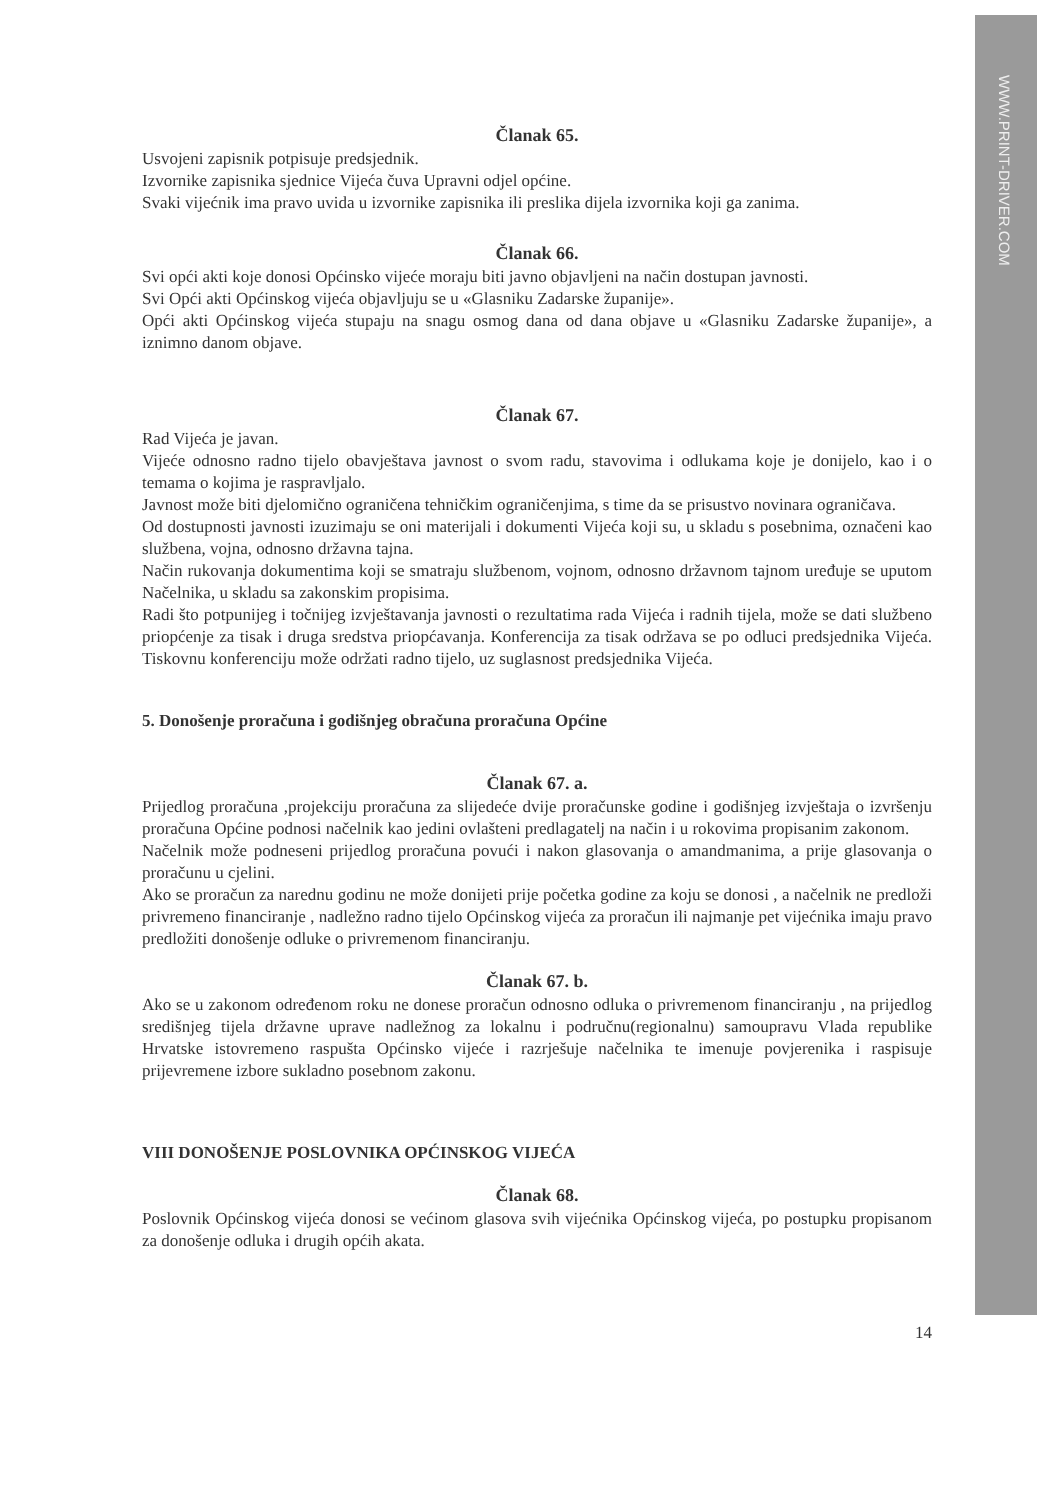WWW.PRINT-DRIVER.COM
Članak 65.
Usvojeni zapisnik potpisuje predsjednik.
Izvornike zapisnika sjednice Vijeća čuva Upravni odjel općine.
Svaki vijećnik ima pravo uvida u izvornike zapisnika ili preslika dijela izvornika koji ga zanima.
Članak 66.
Svi opći akti koje donosi Općinsko vijeće moraju biti javno objavljeni na način dostupan javnosti.
Svi Opći akti Općinskog vijeća objavljuju se u «Glasniku Zadarske županije».
Opći akti Općinskog vijeća stupaju na snagu osmog dana od dana objave u «Glasniku Zadarske županije», a iznimno danom objave.
Članak 67.
Rad Vijeća je javan.
Vijeće odnosno radno tijelo obavještava javnost o svom radu, stavovima i odlukama koje je donijelo, kao i o temama o kojima je raspravljalo.
Javnost može biti djelomično ograničena tehničkim ograničenjima, s time da se prisustvo novinara ograničava.
Od dostupnosti javnosti izuzimaju se oni materijali i dokumenti Vijeća koji su, u skladu s posebnima, označeni kao službena, vojna, odnosno državna tajna.
Način rukovanja dokumentima koji se smatraju službenom, vojnom, odnosno državnom tajnom uređuje se uputom Načelnika, u skladu sa zakonskim propisima.
Radi što potpunijeg i točnijeg izvještavanja javnosti o rezultatima rada Vijeća i radnih tijela, može se dati službeno priopćenje za tisak i druga sredstva priopćavanja. Konferencija za tisak održava se po odluci predsjednika Vijeća. Tiskovnu konferenciju može održati radno tijelo, uz suglasnost predsjednika Vijeća.
5. Donošenje proračuna i godišnjeg obračuna proračuna Općine
Članak 67. a.
Prijedlog proračuna ,projekciju proračuna za slijedeće dvije proračunske godine i godišnjeg izvještaja o izvršenju proračuna Općine podnosi načelnik kao jedini ovlašteni predlagatelj na način i u rokovima propisanim zakonom.
Načelnik može podneseni prijedlog proračuna povući i nakon glasovanja o amandmanima, a prije glasovanja o proračunu u cjelini.
Ako se proračun za narednu godinu ne može donijeti prije početka godine za koju se donosi , a načelnik ne predloži privremeno financiranje , nadležno radno tijelo Općinskog vijeća za proračun ili najmanje pet vijećnika imaju pravo predložiti donošenje odluke o privremenom financiranju.
Članak 67. b.
Ako se u zakonom određenom roku ne donese proračun odnosno odluka o privremenom financiranju , na prijedlog središnjeg tijela državne uprave nadležnog za lokalnu i područnu(regionalnu) samoupravu Vlada republike Hrvatske istovremeno raspušta Općinsko vijeće i razrješuje načelnika te imenuje povjerenika i raspisuje prijevremene izbore sukladno posebnom zakonu.
VIII DONOŠENJE POSLOVNIKA OPĆINSKOG VIJEĆA
Članak 68.
Poslovnik Općinskog vijeća donosi se većinom glasova svih vijećnika Općinskog vijeća, po postupku propisanom za donošenje odluka i drugih općih akata.
14